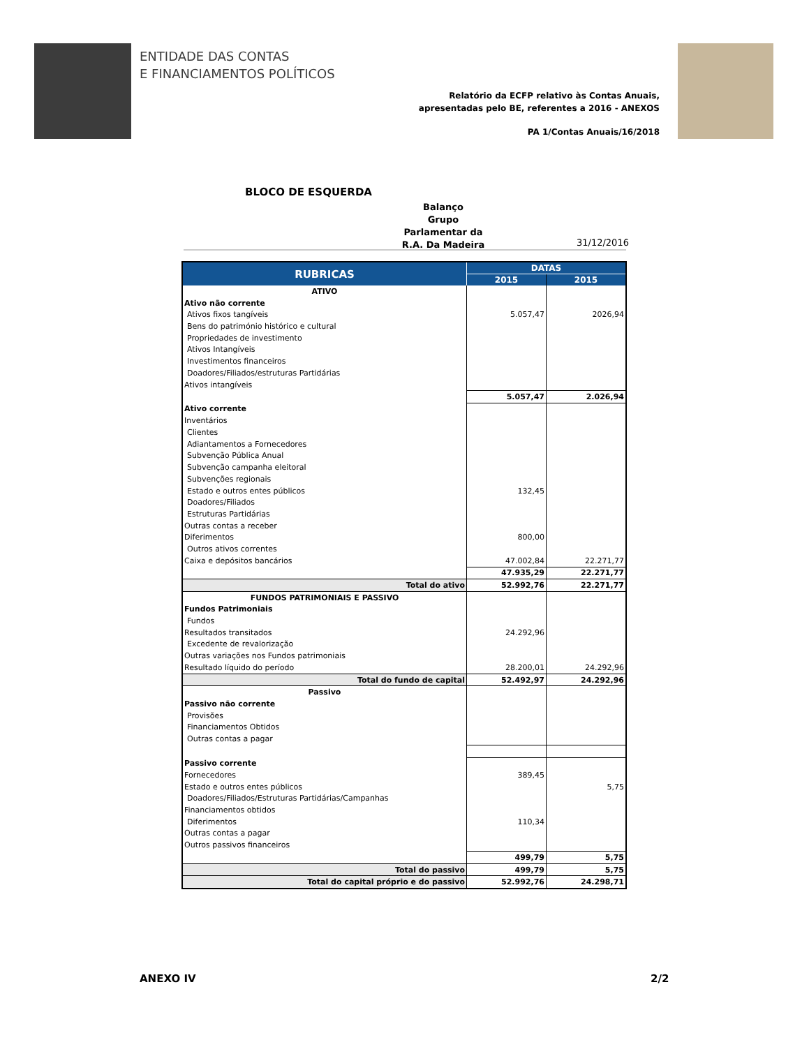ENTIDADE DAS CONTAS
E FINANCIAMENTOS POLÍTICOS
Relatório da ECFP relativo às Contas Anuais,
apresentadas pelo BE, referentes a 2016 - ANEXOS
PA 1/Contas Anuais/16/2018
BLOCO DE ESQUERDA
Balanço
Grupo
Parlamentar da
R.A. Da Madeira
31/12/2016
| RUBRICAS | DATAS | |
| --- | --- | --- |
| | 2015 | 2015 |
| ATIVO | | |
| Ativo não corrente | | |
| Ativos fixos tangíveis | 5.057,47 | 2026,94 |
| Bens do património histórico e cultural | | |
| Propriedades de investimento | | |
| Ativos Intangíveis | | |
| Investimentos financeiros | | |
| Doadores/Filiados/estruturas Partidárias | | |
| Ativos intangíveis | | |
| | 5.057,47 | 2.026,94 |
| Ativo corrente | | |
| Inventários | | |
| Clientes | | |
| Adiantamentos a Fornecedores | | |
| Subvenção Pública Anual | | |
| Subvenção campanha eleitoral | | |
| Subvenções regionais | | |
| Estado e outros entes públicos | 132,45 | |
| Doadores/Filiados | | |
| Estruturas Partidárias | | |
| Outras contas a receber | | |
| Diferimentos | 800,00 | |
| Outros ativos correntes | | |
| Caixa e depósitos bancários | 47.002,84 | 22.271,77 |
| | 47.935,29 | 22.271,77 |
| Total do ativo | 52.992,76 | 22.271,77 |
| FUNDOS PATRIMONIAIS E PASSIVO | | |
| Fundos Patrimoniais | | |
| Fundos | | |
| Resultados transitados | 24.292,96 | |
| Excedente de revalorização | | |
| Outras variações nos Fundos patrimoniais | | |
| Resultado líquido do período | 28.200,01 | 24.292,96 |
| Total do fundo de capital | 52.492,97 | 24.292,96 |
| Passivo | | |
| Passivo não corrente | | |
| Provisões | | |
| Financiamentos Obtidos | | |
| Outras contas a pagar | | |
| Passivo corrente | | |
| Fornecedores | 389,45 | |
| Estado e outros entes públicos | | 5,75 |
| Doadores/Filiados/Estruturas Partidárias/Campanhas | | |
| Financiamentos obtidos | | |
| Diferimentos | 110,34 | |
| Outras contas a pagar | | |
| Outros passivos financeiros | | |
| | 499,79 | 5,75 |
| Total do passivo | 499,79 | 5,75 |
| Total do capital próprio e do passivo | 52.992,76 | 24.298,71 |
ANEXO IV 2/2